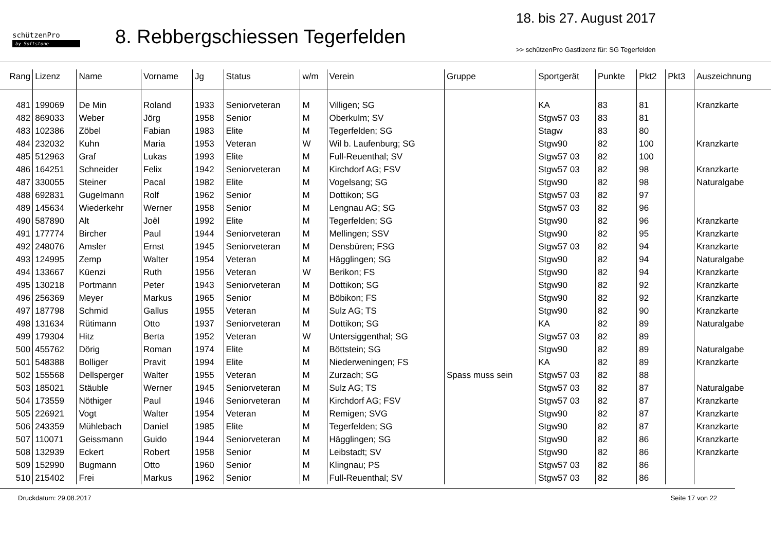schützenPro
by Softstone
8. Rebbergschiessen Tegerfelden
18. bis 27. August 2017
>> schützenPro Gastlizenz für: SG Tegerfelden
| Rang | Lizenz | Name | Vorname | Jg | Status | w/m | Verein | Gruppe | Sportgerät | Punkte | Pkt2 | Pkt3 | Auszeichnung |
| --- | --- | --- | --- | --- | --- | --- | --- | --- | --- | --- | --- | --- | --- |
| 481 | 199069 | De Min | Roland | 1933 | Seniorveteran | M | Villigen; SG | | KA | 83 | 81 | | Kranzkarte |
| 482 | 869033 | Weber | Jörg | 1958 | Senior | M | Oberkulm; SV | | Stgw57 03 | 83 | 81 | | |
| 483 | 102386 | Zöbel | Fabian | 1983 | Elite | M | Tegerfelden; SG | | Stagw | 83 | 80 | | |
| 484 | 232032 | Kuhn | Maria | 1953 | Veteran | W | Wil b. Laufenburg; SG | | Stgw90 | 82 | 100 | | Kranzkarte |
| 485 | 512963 | Graf | Lukas | 1993 | Elite | M | Full-Reuenthal; SV | | Stgw57 03 | 82 | 100 | | |
| 486 | 164251 | Schneider | Felix | 1942 | Seniorveteran | M | Kirchdorf AG; FSV | | Stgw57 03 | 82 | 98 | | Kranzkarte |
| 487 | 330055 | Steiner | Pacal | 1982 | Elite | M | Vogelsang; SG | | Stgw90 | 82 | 98 | | Naturalgabe |
| 488 | 692831 | Gugelmann | Rolf | 1962 | Senior | M | Dottikon; SG | | Stgw57 03 | 82 | 97 | | |
| 489 | 145634 | Wiederkehr | Werner | 1958 | Senior | M | Lengnau AG; SG | | Stgw57 03 | 82 | 96 | | |
| 490 | 587890 | Alt | Joël | 1992 | Elite | M | Tegerfelden; SG | | Stgw90 | 82 | 96 | | Kranzkarte |
| 491 | 177774 | Bircher | Paul | 1944 | Seniorveteran | M | Mellingen; SSV | | Stgw90 | 82 | 95 | | Kranzkarte |
| 492 | 248076 | Amsler | Ernst | 1945 | Seniorveteran | M | Densbüren; FSG | | Stgw57 03 | 82 | 94 | | Kranzkarte |
| 493 | 124995 | Zemp | Walter | 1954 | Veteran | M | Hägglingen; SG | | Stgw90 | 82 | 94 | | Naturalgabe |
| 494 | 133667 | Küenzi | Ruth | 1956 | Veteran | W | Berikon; FS | | Stgw90 | 82 | 94 | | Kranzkarte |
| 495 | 130218 | Portmann | Peter | 1943 | Seniorveteran | M | Dottikon; SG | | Stgw90 | 82 | 92 | | Kranzkarte |
| 496 | 256369 | Meyer | Markus | 1965 | Senior | M | Böbikon; FS | | Stgw90 | 82 | 92 | | Kranzkarte |
| 497 | 187798 | Schmid | Gallus | 1955 | Veteran | M | Sulz AG; TS | | Stgw90 | 82 | 90 | | Kranzkarte |
| 498 | 131634 | Rütimann | Otto | 1937 | Seniorveteran | M | Dottikon; SG | | KA | 82 | 89 | | Naturalgabe |
| 499 | 179304 | Hitz | Berta | 1952 | Veteran | W | Untersiggenthal; SG | | Stgw57 03 | 82 | 89 | | |
| 500 | 455762 | Dörig | Roman | 1974 | Elite | M | Böttstein; SG | | Stgw90 | 82 | 89 | | Naturalgabe |
| 501 | 548388 | Bolliger | Pravit | 1994 | Elite | M | Niederweningen; FS | | KA | 82 | 89 | | Kranzkarte |
| 502 | 155568 | Dellsperger | Walter | 1955 | Veteran | M | Zurzach; SG | Spass muss sein | Stgw57 03 | 82 | 88 | | |
| 503 | 185021 | Stäuble | Werner | 1945 | Seniorveteran | M | Sulz AG; TS | | Stgw57 03 | 82 | 87 | | Naturalgabe |
| 504 | 173559 | Nöthiger | Paul | 1946 | Seniorveteran | M | Kirchdorf AG; FSV | | Stgw57 03 | 82 | 87 | | Kranzkarte |
| 505 | 226921 | Vogt | Walter | 1954 | Veteran | M | Remigen; SVG | | Stgw90 | 82 | 87 | | Kranzkarte |
| 506 | 243359 | Mühlebach | Daniel | 1985 | Elite | M | Tegerfelden; SG | | Stgw90 | 82 | 87 | | Kranzkarte |
| 507 | 110071 | Geissmann | Guido | 1944 | Seniorveteran | M | Hägglingen; SG | | Stgw90 | 82 | 86 | | Kranzkarte |
| 508 | 132939 | Eckert | Robert | 1958 | Senior | M | Leibstadt; SV | | Stgw90 | 82 | 86 | | Kranzkarte |
| 509 | 152990 | Bugmann | Otto | 1960 | Senior | M | Klingnau; PS | | Stgw57 03 | 82 | 86 | | |
| 510 | 215402 | Frei | Markus | 1962 | Senior | M | Full-Reuenthal; SV | | Stgw57 03 | 82 | 86 | | |
Druckdatum: 29.08.2017 Seite 17 von 22